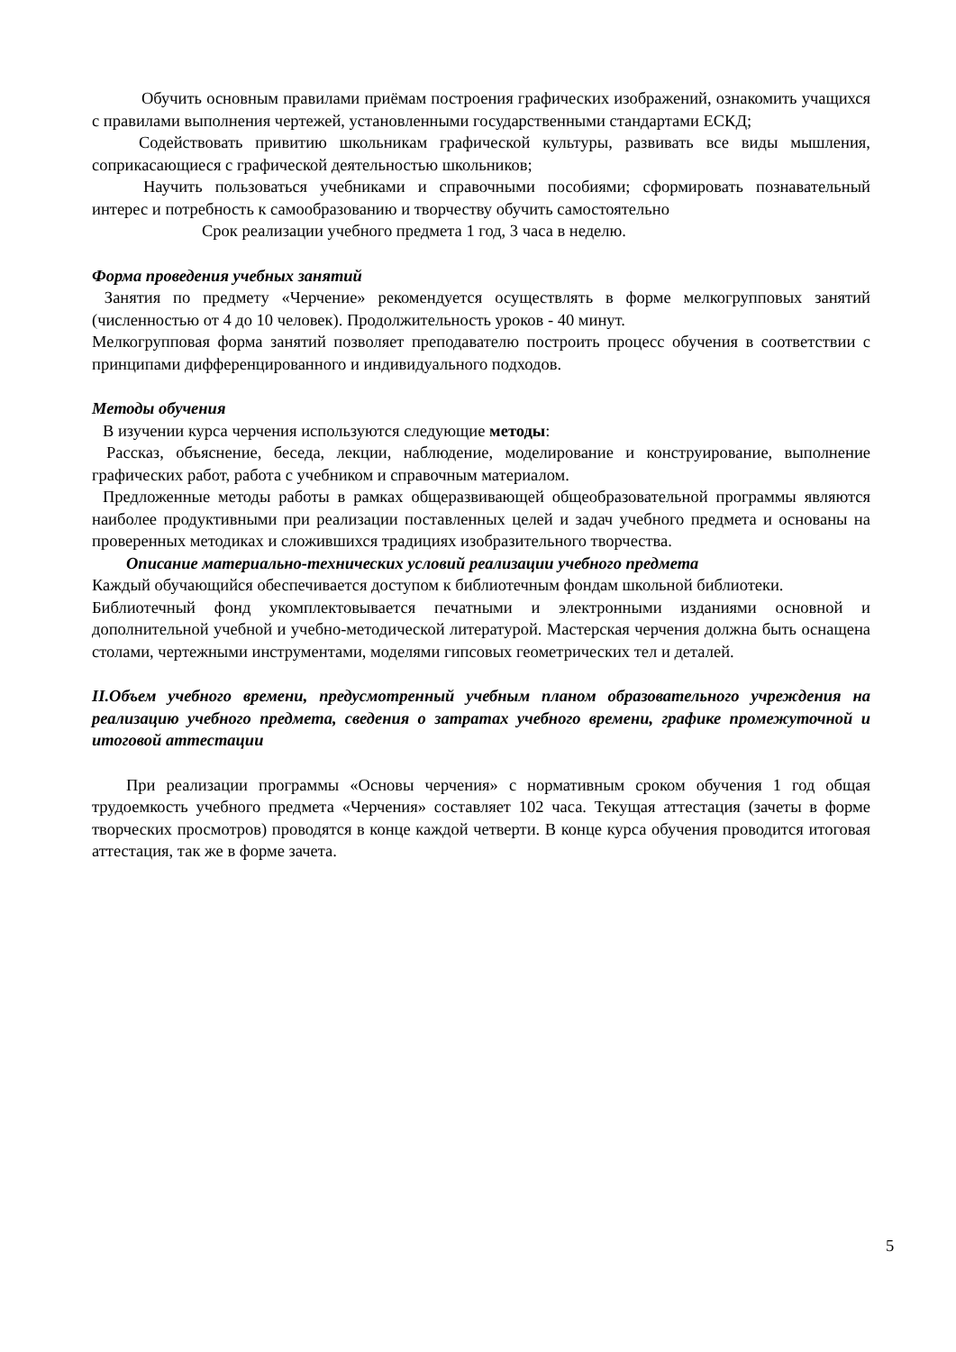Обучить основным правилами приёмам построения графических изображений, ознакомить учащихся с правилами выполнения чертежей, установленными государственными стандартами ЕСКД;
Содействовать привитию школьникам графической культуры, развивать все виды мышления, соприкасающиеся с графической деятельностью школьников;
Научить пользоваться учебниками и справочными пособиями; сформировать познавательный интерес и потребность к самообразованию и творчеству обучить самостоятельно
Срок реализации учебного предмета 1 год, 3 часа в неделю.
Форма проведения учебных занятий
Занятия по предмету «Черчение» рекомендуется осуществлять в форме мелкогрупповых занятий (численностью от 4 до 10 человек). Продолжительность уроков - 40 минут.
Мелкогрупповая форма занятий позволяет преподавателю построить процесс обучения в соответствии с принципами дифференцированного и индивидуального подходов.
Методы обучения
В изучении курса черчения используются следующие методы:
Рассказ, объяснение, беседа, лекции, наблюдение, моделирование и конструирование, выполнение графических работ, работа с учебником и справочным материалом.
Предложенные методы работы в рамках общеразвивающей общеобразовательной программы являются наиболее продуктивными при реализации поставленных целей и задач учебного предмета и основаны на проверенных методиках и сложившихся традициях изобразительного творчества.
Описание материально-технических условий реализации учебного предмета
Каждый обучающийся обеспечивается доступом к библиотечным фондам школьной библиотеки.
Библиотечный фонд укомплектовывается печатными и электронными изданиями основной и дополнительной учебной и учебно-методической литературой. Мастерская черчения должна быть оснащена столами, чертежными инструментами, моделями гипсовых геометрических тел и деталей.
II.Объем учебного времени, предусмотренный учебным планом образовательного учреждения на реализацию учебного предмета, сведения о затратах учебного времени, графике промежуточной и итоговой аттестации
При реализации программы «Основы черчения» с нормативным сроком обучения 1 год общая трудоемкость учебного предмета «Черчения» составляет 102 часа. Текущая аттестация (зачеты в форме творческих просмотров) проводятся в конце каждой четверти. В конце курса обучения проводится итоговая аттестация, так же в форме зачета.
5